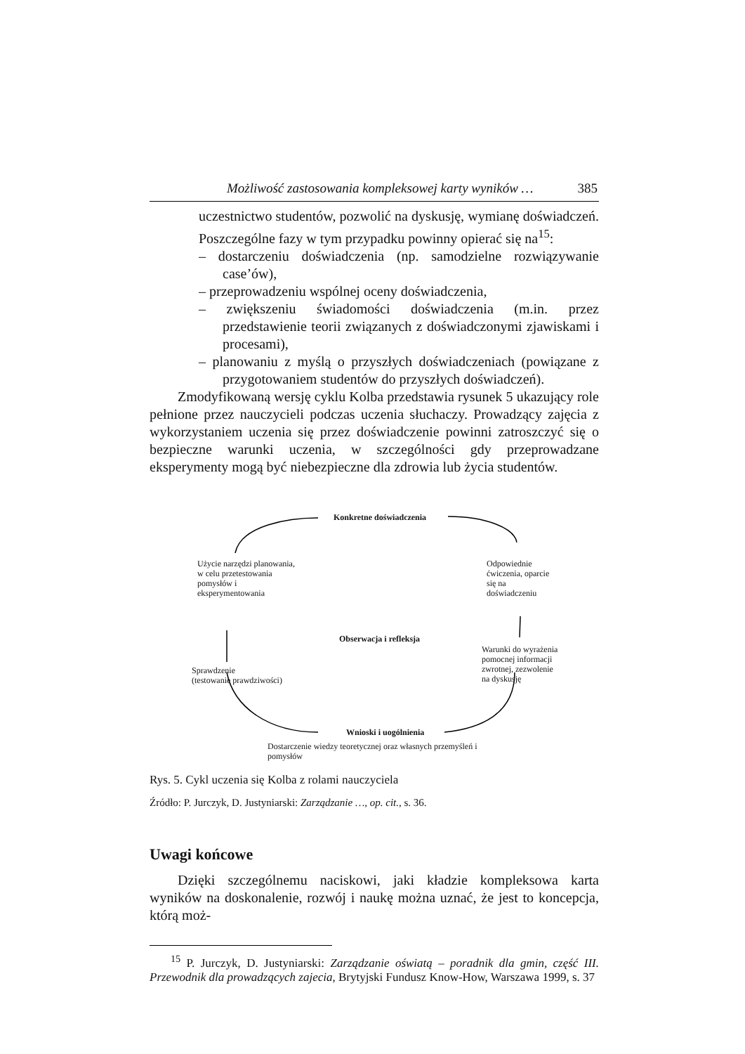Możliwość zastosowania kompleksowej karty wyników … 385
uczestnictwo studentów, pozwolić na dyskusję, wymianę doświadczeń. Poszczególne fazy w tym przypadku powinny opierać się na<sup>15</sup>:
– dostarczeniu doświadczenia (np. samodzielne rozwiązywanie case’ów),
– przeprowadzeniu wspólnej oceny doświadczenia,
– zwiększeniu świadomości doświadczenia (m.in. przez przedstawienie teorii związanych z doświadczonymi zjawiskami i procesami),
– planowaniu z myślą o przyszłych doświadczeniach (powiązane z przygotowaniem studentów do przyszłych doświadczeń).
Zmodyfikowaną wersję cyklu Kolba przedstawia rysunek 5 ukazujący role pełnione przez nauczycieli podczas uczenia słuchaczy. Prowadzący zajęcia z wykorzystaniem uczenia się przez doświadczenie powinni zatroszczyć się o bezpieczne warunki uczenia, w szczególności gdy przeprowadzane eksperymenty mogą być niebezpieczne dla zdrowia lub życia studentów.
Konkretne doświadczenia
Użycie narzędzi planowania, w celu przetestowania pomysłów i eksperymentowania
Odpowiednie ćwiczenia, oparcie się na doświadczeniu
Obserwacja i refleksja
Warunki do wyrażenia pomocnej informacji zwrotnej, zezwolenie na dyskusję
Sprawdzenie
(testowanie prawdziwości)
Wnioski i uogólnienia
Dostarczenie wiedzy teoretycznej oraz własnych przemyśleń i pomysłów
Rys. 5. Cykl uczenia się Kolba z rolami nauczyciela
Źródło: P. Jurczyk, D. Justyniarski: Zarządzanie …, op. cit., s. 36.
Uwagi końcowe
Dzięki szczególnemu naciskowi, jaki kładzie kompleksowa karta wyników na doskonalenie, rozwój i naukę można uznać, że jest to koncepcja, którą moż-
<sup>15</sup> P. Jurczyk, D. Justyniarski: Zarządzanie oświatą – poradnik dla gmin, część III. Przewodnik dla prowadzących zajecia, Brytyjski Fundusz Know-How, Warszawa 1999, s. 37